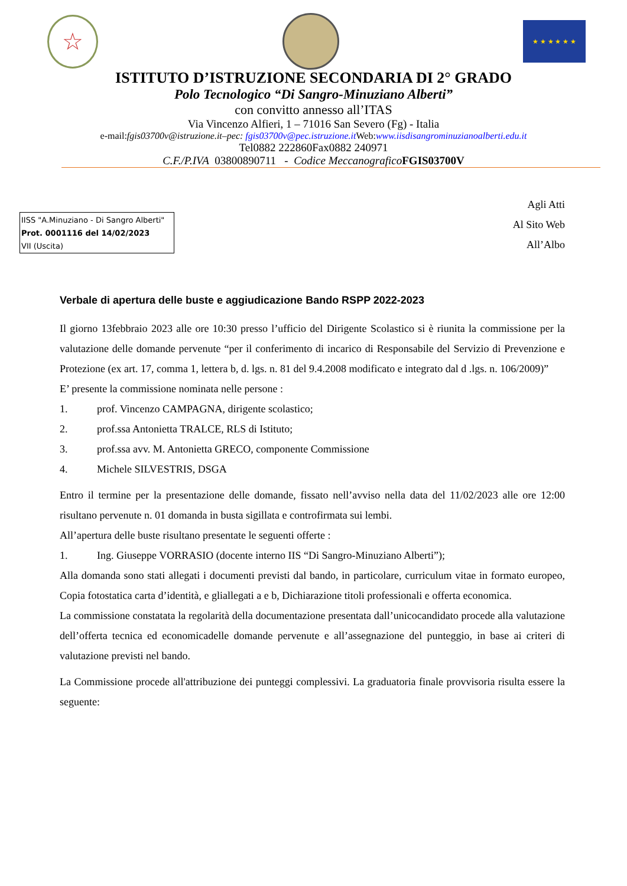☆
★ ★ ★ ★ ★ ★
ISTITUTO D’ISTRUZIONE SECONDARIA DI 2° GRADO
Polo Tecnologico “Di Sangro-Minuziano Alberti”
con convitto annesso all’ITAS
Via Vincenzo Alfieri, 1 – 71016 San Severo (Fg) - Italia
e-mail:fgis03700v@istruzione.it–pec: fgis03700v@pec.istruzione.it Web:www.iisdisangrominuzianoalberti.edu.it
Tel0882 222860Fax0882 240971
C.F./P.IVA 03800890711 - Codice Meccanografico FGIS03700V
IISS "A.Minuziano - Di Sangro Alberti"
Prot. 0001116 del 14/02/2023
VII (Uscita)
Agli Atti
Al Sito Web
All’Albo
Verbale di apertura delle buste e aggiudicazione Bando RSPP 2022-2023
Il giorno 13febbraio 2023 alle ore 10:30 presso l’ufficio del Dirigente Scolastico si è riunita la commissione per la valutazione delle domande pervenute “per il conferimento di incarico di Responsabile del Servizio di Prevenzione e Protezione (ex art. 17, comma 1, lettera b, d. lgs. n. 81 del 9.4.2008 modificato e integrato dal d .lgs. n. 106/2009)”
E’ presente la commissione nominata nelle persone :
1. prof. Vincenzo CAMPAGNA, dirigente scolastico;
2. prof.ssa Antonietta TRALCE, RLS di Istituto;
3. prof.ssa avv. M. Antonietta GRECO, componente Commissione
4. Michele SILVESTRIS, DSGA
Entro il termine per la presentazione delle domande, fissato nell’avviso nella data del 11/02/2023 alle ore 12:00 risultano pervenute n. 01 domanda in busta sigillata e controfirmata sui lembi.
All’apertura delle buste risultano presentate le seguenti offerte :
1. Ing. Giuseppe VORRASIO (docente interno IIS “Di Sangro-Minuziano Alberti”);
Alla domanda sono stati allegati i documenti previsti dal bando, in particolare, curriculum vitae in formato europeo, Copia fotostatica carta d’identità, e gliallegati a e b, Dichiarazione titoli professionali e offerta economica.
La commissione constatata la regolarità della documentazione presentata dall’unicocandidato procede alla valutazione dell’offerta tecnica ed economicadelle domande pervenute e all’assegnazione del punteggio, in base ai criteri di valutazione previsti nel bando.
La Commissione procede all'attribuzione dei punteggi complessivi. La graduatoria finale provvisoria risulta essere la seguente: